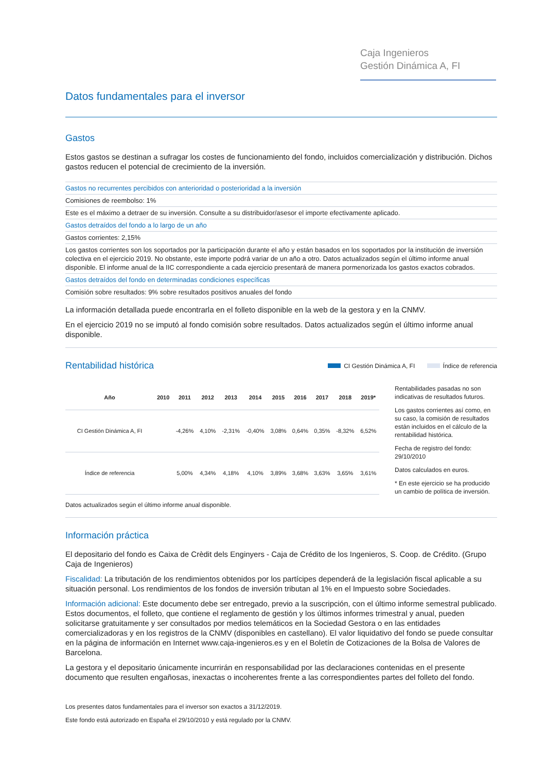Caja Ingenieros
Gestión Dinámica A, FI
Datos fundamentales para el inversor
Gastos
Estos gastos se destinan a sufragar los costes de funcionamiento del fondo, incluidos comercialización y distribución. Dichos gastos reducen el potencial de crecimiento de la inversión.
| Gastos no recurrentes percibidos con anterioridad o posterioridad a la inversión |
| Comisiones de reembolso: 1% |
| Este es el máximo a detraer de su inversión. Consulte a su distribuidor/asesor el importe efectivamente aplicado. |
| Gastos detraídos del fondo a lo largo de un año |
| Gastos corrientes: 2,15% |
| Los gastos corrientes son los soportados por la participación durante el año y están basados en los soportados por la institución de inversión colectiva en el ejercicio 2019. No obstante, este importe podrá variar de un año a otro. Datos actualizados según el último informe anual disponible. El informe anual de la IIC correspondiente a cada ejercicio presentará de manera pormenorizada los gastos exactos cobrados. |
| Gastos detraídos del fondo en determinadas condiciones específicas |
| Comisión sobre resultados: 9% sobre resultados positivos anuales del fondo |
La información detallada puede encontrarla en el folleto disponible en la web de la gestora y en la CNMV.
En el ejercicio 2019 no se imputó al fondo comisión sobre resultados. Datos actualizados según el último informe anual disponible.
CI Gestión Dinámica A, FI Índice de referencia
Rentabilidad histórica
| Año | 2010 | 2011 | 2012 | 2013 | 2014 | 2015 | 2016 | 2017 | 2018 | 2019* |
| --- | --- | --- | --- | --- | --- | --- | --- | --- | --- | --- |
| CI Gestión Dinámica A, FI | | -4,26% | 4,10% | -2,31% | -0,40% | 3,08% | 0,64% | 0,35% | -8,32% | 6,52% |
| Índice de referencia | | 5,00% | 4,34% | 4,18% | 4,10% | 3,89% | 3,68% | 3,63% | 3,65% | 3,61% |
Rentabilidades pasadas no son indicativas de resultados futuros.
Los gastos corrientes así como, en su caso, la comisión de resultados están incluidos en el cálculo de la rentabilidad histórica.
Fecha de registro del fondo: 29/10/2010
Datos calculados en euros.
* En este ejercicio se ha producido un cambio de política de inversión.
Datos actualizados según el último informe anual disponible.
Información práctica
El depositario del fondo es Caixa de Crèdit dels Enginyers - Caja de Crédito de los Ingenieros, S. Coop. de Crédito. (Grupo Caja de Ingenieros)
Fiscalidad: La tributación de los rendimientos obtenidos por los partícipes dependerá de la legislación fiscal aplicable a su situación personal. Los rendimientos de los fondos de inversión tributan al 1% en el Impuesto sobre Sociedades.
Información adicional: Este documento debe ser entregado, previo a la suscripción, con el último informe semestral publicado. Estos documentos, el folleto, que contiene el reglamento de gestión y los últimos informes trimestral y anual, pueden solicitarse gratuitamente y ser consultados por medios telemáticos en la Sociedad Gestora o en las entidades comercializadoras y en los registros de la CNMV (disponibles en castellano). El valor liquidativo del fondo se puede consultar en la página de información en Internet www.caja-ingenieros.es y en el Boletín de Cotizaciones de la Bolsa de Valores de Barcelona.
La gestora y el depositario únicamente incurrirán en responsabilidad por las declaraciones contenidas en el presente documento que resulten engañosas, inexactas o incoherentes frente a las correspondientes partes del folleto del fondo.
Los presentes datos fundamentales para el inversor son exactos a 31/12/2019.
Este fondo está autorizado en España el 29/10/2010 y está regulado por la CNMV.